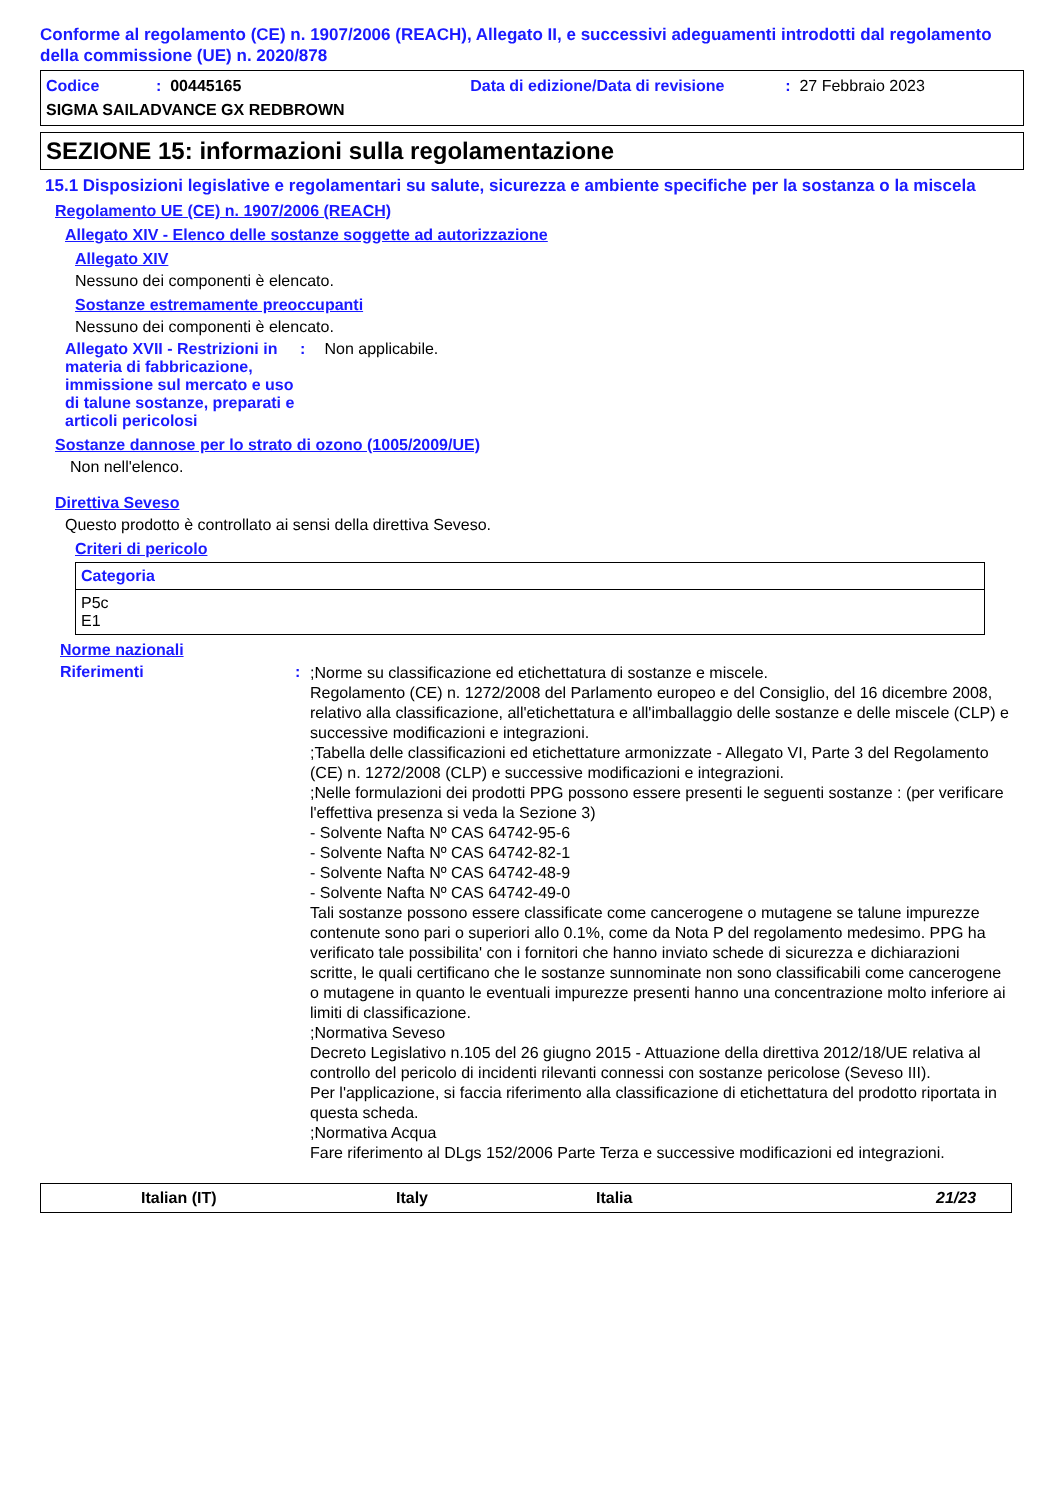Conforme al regolamento (CE) n. 1907/2006 (REACH), Allegato II, e successivi adeguamenti introdotti dal regolamento della commissione (UE) n. 2020/878
Codice: 00445165 Data di edizione/Data di revisione: 27 Febbraio 2023
SIGMA SAILADVANCE GX REDBROWN
SEZIONE 15: informazioni sulla regolamentazione
15.1 Disposizioni legislative e regolamentari su salute, sicurezza e ambiente specifiche per la sostanza o la miscela
Regolamento UE (CE) n. 1907/2006 (REACH)
Allegato XIV - Elenco delle sostanze soggette ad autorizzazione
Allegato XIV
Nessuno dei componenti è elencato.
Sostanze estremamente preoccupanti
Nessuno dei componenti è elencato.
Allegato XVII - Restrizioni in materia di fabbricazione, immissione sul mercato e uso di talune sostanze, preparati e articoli pericolosi
: Non applicabile.
Sostanze dannose per lo strato di ozono (1005/2009/UE)
Non nell'elenco.
Direttiva Seveso
Questo prodotto è controllato ai sensi della direttiva Seveso.
Criteri di pericolo
| Categoria |
| --- |
| P5c E1 |
Norme nazionali
Riferimenti:
;Norme su classificazione ed etichettatura di sostanze e miscele.
Regolamento (CE) n. 1272/2008 del Parlamento europeo e del Consiglio, del 16 dicembre 2008, relativo alla classificazione, all'etichettatura e all'imballaggio delle sostanze e delle miscele (CLP) e successive modificazioni e integrazioni.
;Tabella delle classificazioni ed etichettature armonizzate - Allegato VI, Parte 3 del Regolamento (CE) n. 1272/2008 (CLP) e successive modificazioni e integrazioni.
;Nelle formulazioni dei prodotti PPG possono essere presenti le seguenti sostanze : (per verificare l'effettiva presenza si veda la Sezione 3)
- Solvente Nafta Nº CAS 64742-95-6
- Solvente Nafta Nº CAS 64742-82-1
- Solvente Nafta Nº CAS 64742-48-9
- Solvente Nafta Nº CAS 64742-49-0
Tali sostanze possono essere classificate come cancerogene o mutagene se talune impurezze contenute sono pari o superiori allo 0.1%, come da Nota P del regolamento medesimo. PPG ha verificato tale possibilita' con i fornitori che hanno inviato schede di sicurezza e dichiarazioni scritte, le quali certificano che le sostanze sunnominate non sono classificabili come cancerogene o mutagene in quanto le eventuali impurezze presenti hanno una concentrazione molto inferiore ai limiti di classificazione.
;Normativa Seveso
Decreto Legislativo n.105 del 26 giugno 2015 - Attuazione della direttiva 2012/18/UE relativa al controllo del pericolo di incidenti rilevanti connessi con sostanze pericolose (Seveso III).
Per l'applicazione, si faccia riferimento alla classificazione di etichettatura del prodotto riportata in questa scheda.
;Normativa Acqua
Fare riferimento al DLgs 152/2006 Parte Terza e successive modificazioni ed integrazioni.
Italian (IT) Italy Italia 21/23